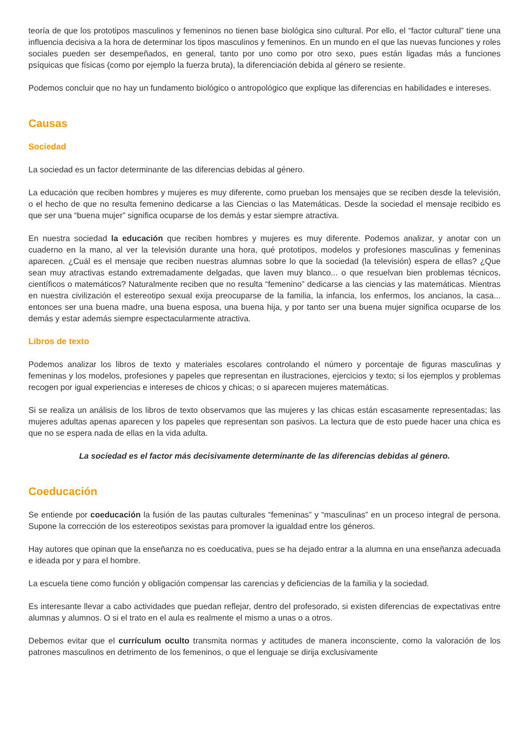teoría de que los prototipos masculinos y femeninos no tienen base biológica sino cultural. Por ello, el “factor cultural” tiene una influencia decisiva a la hora de determinar los tipos masculinos y femeninos. En un mundo en el que las nuevas funciones y roles sociales pueden ser desempeñados, en general, tanto por uno como por otro sexo, pues están ligadas más a funciones psíquicas que físicas (como por ejemplo la fuerza bruta), la diferenciación debida al género se resiente.
Podemos concluir que no hay un fundamento biológico o antropológico que explique las diferencias en habilidades e intereses.
Causas
Sociedad
La sociedad es un factor determinante de las diferencias debidas al género.
La educación que reciben hombres y mujeres es muy diferente, como prueban los mensajes que se reciben desde la televisión, o el hecho de que no resulta femenino dedicarse a las Ciencias o las Matemáticas. Desde la sociedad el mensaje recibido es que ser una “buena mujer” significa ocuparse de los demás y estar siempre atractiva.
En nuestra sociedad la educación que reciben hombres y mujeres es muy diferente. Podemos analizar, y anotar con un cuaderno en la mano, al ver la televisión durante una hora, qué prototipos, modelos y profesiones masculinas y femeninas aparecen. ¿Cuál es el mensaje que reciben nuestras alumnas sobre lo que la sociedad (la televisión) espera de ellas? ¿Que sean muy atractivas estando extremadamente delgadas, que laven muy blanco... o que resuelvan bien problemas técnicos, científicos o matemáticos? Naturalmente reciben que no resulta “femenino” dedicarse a las ciencias y las matemáticas. Mientras en nuestra civilización el estereotipo sexual exija preocuparse de la familia, la infancia, los enfermos, los ancianos, la casa... entonces ser una buena madre, una buena esposa, una buena hija, y por tanto ser una buena mujer significa ocuparse de los demás y estar además siempre espectacularmente atractiva.
Libros de texto
Podemos analizar los libros de texto y materiales escolares controlando el número y porcentaje de figuras masculinas y femeninas y los modelos, profesiones y papeles que representan en ilustraciones, ejercicios y texto; si los ejemplos y problemas recogen por igual experiencias e intereses de chicos y chicas; o si aparecen mujeres matemáticas.
Si se realiza un análisis de los libros de texto observamos que las mujeres y las chicas están escasamente representadas; las mujeres adultas apenas aparecen y los papeles que representan son pasivos. La lectura que de esto puede hacer una chica es que no se espera nada de ellas en la vida adulta.
La sociedad es el factor más decisivamente determinante de las diferencias debidas al género.
Coeducación
Se entiende por coeducación la fusión de las pautas culturales “femeninas” y “masculinas” en un proceso integral de persona. Supone la corrección de los estereotipos sexistas para promover la igualdad entre los géneros.
Hay autores que opinan que la enseñanza no es coeducativa, pues se ha dejado entrar a la alumna en una enseñanza adecuada e ideada por y para el hombre.
La escuela tiene como función y obligación compensar las carencias y deficiencias de la familia y la sociedad.
Es interesante llevar a cabo actividades que puedan reflejar, dentro del profesorado, si existen diferencias de expectativas entre alumnas y alumnos. O si el trato en el aula es realmente el mismo a unas o a otros.
Debemos evitar que el currículum oculto transmita normas y actitudes de manera inconsciente, como la valoración de los patrones masculinos en detrimento de los femeninos, o que el lenguaje se dirija exclusivamente